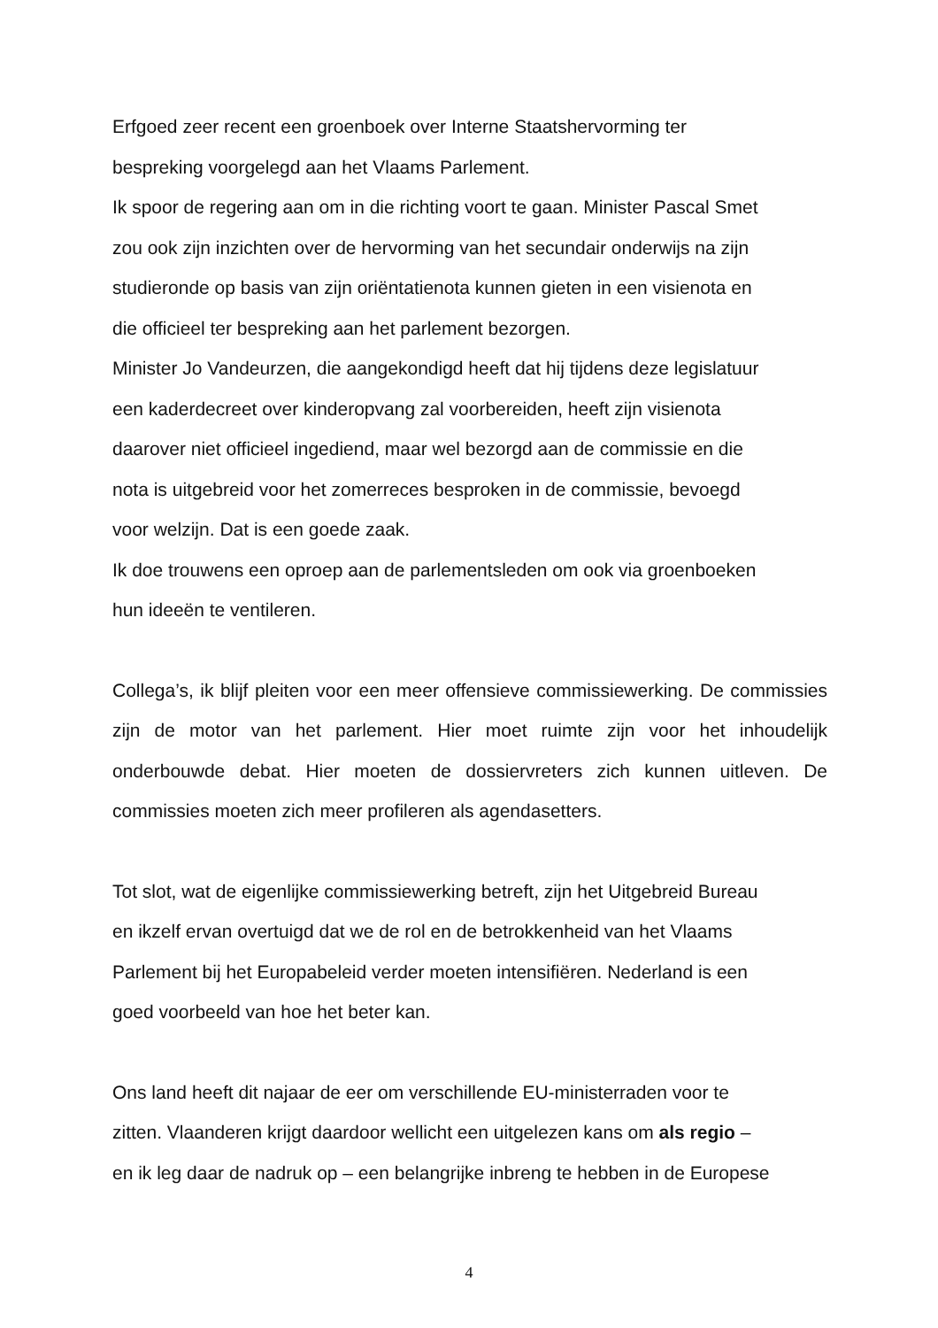Erfgoed zeer recent een groenboek over Interne Staatshervorming ter
bespreking voorgelegd aan het Vlaams Parlement.
Ik spoor de regering aan om in die richting voort te gaan. Minister Pascal Smet
zou ook zijn inzichten over de hervorming van het secundair onderwijs na zijn
studieronde op basis van zijn oriëntatienota kunnen gieten in een visienota en
die officieel ter bespreking aan het parlement bezorgen.
Minister Jo Vandeurzen, die aangekondigd heeft dat hij tijdens deze legislatuur
een kaderdecreet over kinderopvang zal voorbereiden, heeft zijn visienota
daarover niet officieel ingediend, maar wel bezorgd aan de commissie en die
nota is uitgebreid voor het zomerreces besproken in de commissie, bevoegd
voor welzijn. Dat is een goede zaak.
Ik doe trouwens een oproep aan de parlementsleden om ook via groenboeken
hun ideeën te ventileren.
Collega’s, ik blijf pleiten voor een meer offensieve commissiewerking. De commissies zijn de motor van het parlement. Hier moet ruimte zijn voor het inhoudelijk onderbouwde debat. Hier moeten de dossiervreters zich kunnen uitleven. De commissies moeten zich meer profileren als agendasetters.
Tot slot, wat de eigenlijke commissiewerking betreft, zijn het Uitgebreid Bureau
en ikzelf ervan overtuigd dat we de rol en de betrokkenheid van het Vlaams
Parlement bij het Europabeleid verder moeten intensifiëren. Nederland is een
goed voorbeeld van hoe het beter kan.
Ons land heeft dit najaar de eer om verschillende EU-ministerraden voor te
zitten. Vlaanderen krijgt daardoor wellicht een uitgelezen kans om als regio –
en ik leg daar de nadruk op – een belangrijke inbreng te hebben in de Europese
4